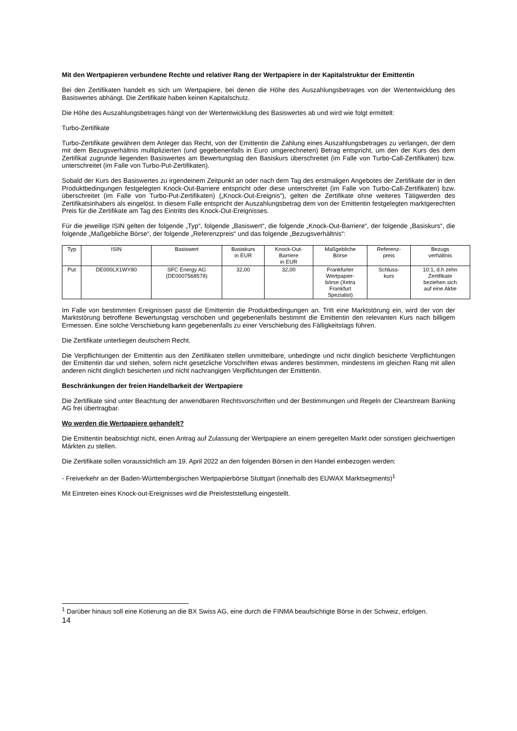Mit den Wertpapieren verbundene Rechte und relativer Rang der Wertpapiere in der Kapitalstruktur der Emittentin
Bei den Zertifikaten handelt es sich um Wertpapiere, bei denen die Höhe des Auszahlungsbetrages von der Wertentwicklung des Basiswertes abhängt. Die Zertifikate haben keinen Kapitalschutz.
Die Höhe des Auszahlungsbetrages hängt von der Wertentwicklung des Basiswertes ab und wird wie folgt ermittelt:
Turbo-Zertifikate
Turbo-Zertifikate gewähren dem Anleger das Recht, von der Emittentin die Zahlung eines Auszahlungsbetrages zu verlangen, der dem mit dem Bezugsverhältnis multiplizierten (und gegebenenfalls in Euro umgerechneten) Betrag entspricht, um den der Kurs des dem Zertifikat zugrunde liegenden Basiswertes am Bewertungstag den Basiskurs überschreitet (im Falle von Turbo-Call-Zertifikaten) bzw. unterschreitet (im Falle von Turbo-Put-Zertifikaten).
Sobald der Kurs des Basiswertes zu irgendeinem Zeitpunkt an oder nach dem Tag des erstmaligen Angebotes der Zertifikate der in den Produktbedingungen festgelegten Knock-Out-Barriere entspricht oder diese unterschreitet (im Falle von Turbo-Call-Zertifikaten) bzw. überschreitet (im Falle von Turbo-Put-Zertifikaten) („Knock-Out-Ereignis“), gelten die Zertifikate ohne weiteres Tätigwerden des Zertifikatsinhabers als eingelöst. In diesem Falle entspricht der Auszahlungsbetrag dem von der Emittentin festgelegten marktgerechten Preis für die Zertifikate am Tag des Eintritts des Knock-Out-Ereignisses.
Für die jeweilige ISIN gelten der folgende „Typ“, folgende „Basiswert“, die folgende „Knock-Out-Barriere“, der folgende „Basiskurs“, die folgende „Maßgebliche Börse“, der folgende „Referenzpreis“ und das folgende „Bezugsverhältnis“:
| Typ | ISIN | Basiswert | Basiskurs in EUR | Knock-Out- Barriere in EUR | Maßgebliche Börse | Referenz- preis | Bezugs verhältnis |
| Put | DE000LX1WY80 | SFC Energy AG (DE0007568578) | 32,00 | 32,00 | Frankfurter Wertpapier- börse (Xetra Frankfurt Spezialist) | Schluss- kurs | 10:1, d.h zehn Zertifikate beziehen sich auf eine Aktie |
Im Falle von bestimmten Ereignissen passt die Emittentin die Produktbedingungen an. Tritt eine Marktstörung ein, wird der von der Marktstörung betroffene Bewertungstag verschoben und gegebenenfalls bestimmt die Emittentin den relevanten Kurs nach billigem Ermessen. Eine solche Verschiebung kann gegebenenfalls zu einer Verschiebung des Fälligkeitstags führen.
Die Zertifikate unterliegen deutschem Recht.
Die Verpflichtungen der Emittentin aus den Zertifikaten stellen unmittelbare, unbedingte und nicht dinglich besicherte Verpflichtungen der Emittentin dar und stehen, sofern nicht gesetzliche Vorschriften etwas anderes bestimmen, mindestens im gleichen Rang mit allen anderen nicht dinglich besicherten und nicht nachrangigen Verpflichtungen der Emittentin.
Beschränkungen der freien Handelbarkeit der Wertpapiere
Die Zertifikate sind unter Beachtung der anwendbaren Rechtsvorschriften und der Bestimmungen und Regeln der Clearstream Banking AG frei übertragbar.
Wo werden die Wertpapiere gehandelt?
Die Emittentin beabsichtigt nicht, einen Antrag auf Zulassung der Wertpapiere an einem geregelten Markt oder sonstigen gleichwertigen Märkten zu stellen.
Die Zertifikate sollen voraussichtlich am 19. April 2022 an den folgenden Börsen in den Handel einbezogen werden:
- Freiverkehr an der Baden-Württembergischen Wertpapierbörse Stuttgart (innerhalb des EUWAX Marktsegments)<sup>1</sup>
Mit Eintreten eines Knock-out-Ereignisses wird die Preisfeststellung eingestellt.
<sup>1</sup> Darüber hinaus soll eine Kotierung an die BX Swiss AG, eine durch die FINMA beaufsichtigte Börse in der Schweiz, erfolgen.
14